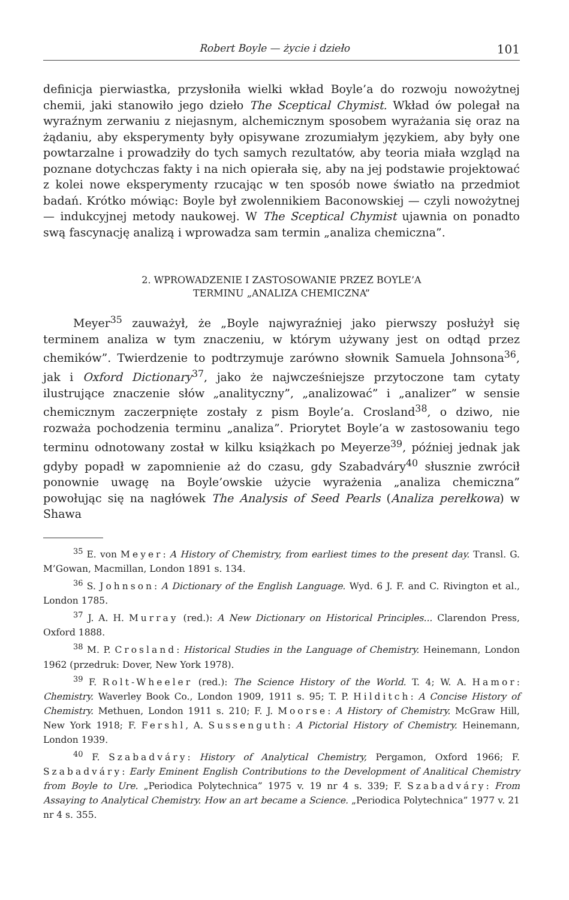Robert Boyle — życie i dzieło 101
definicja pierwiastka, przysłoniła wielki wkład Boyle’a do rozwoju nowożytnej chemii, jaki stanowiło jego dzieło The Sceptical Chymist. Wkład ów polegał na wyraźnym zerwaniu z niejasnym, alchemicznym sposobem wyrażania się oraz na żądaniu, aby eksperymenty były opisywane zrozumiałym językiem, aby były one powtarzalne i prowadziły do tych samych rezultatów, aby teoria miała wzgląd na poznane dotychczas fakty i na nich opierała się, aby na jej podstawie projektować z kolei nowe eksperymenty rzucając w ten sposób nowe światło na przedmiot badań. Krótko mówiąc: Boyle był zwolennikiem Baconowskiej — czyli nowożytnej — indukcyjnej metody naukowej. W The Sceptical Chymist ujawnia on ponadto swą fascynację analizą i wprowadza sam termin „analiza chemiczna”.
2. WPROWADZENIE I ZASTOSOWANIE PRZEZ BOYLE’A
TERMINU „ANALIZA CHEMICZNA”
Meyer<sup>35</sup> zauważył, że „Boyle najwyraźniej jako pierwszy posłużył się terminem analiza w tym znaczeniu, w którym używany jest on odtąd przez chemików”. Twierdzenie to podtrzymuje zarówno słownik Samuela Johnsona<sup>36</sup>, jak i Oxford Dictionary<sup>37</sup>, jako że najwcześniejsze przytoczone tam cytaty ilustrujące znaczenie słów „analityczny”, „analizować” i „analizer” w sensie chemicznym zaczerpnięte zostały z pism Boyle’a. Crosland<sup>38</sup>, o dziwo, nie rozważa pochodzenia terminu „analiza”. Priorytet Boyle’a w zastosowaniu tego terminu odnotowany został w kilku książkach po Meyerze<sup>39</sup>, później jednak jak gdyby popadł w zapomnienie aż do czasu, gdy Szabadváry<sup>40</sup> słusznie zwrócił ponownie uwagę na Boyle’owskie użycie wyrażenia „analiza chemiczna” powołując się na nagłówek The Analysis of Seed Pearls (Analiza perełkowa) w Shawa
<sup>35</sup> E. von Meyer: A History of Chemistry, from earliest times to the present day. Transl. G. M’Gowan, Macmillan, London 1891 s. 134.
<sup>36</sup> S. Johnson: A Dictionary of the English Language. Wyd. 6 J. F. and C. Rivington et al., London 1785.
<sup>37</sup> J. A. H. Murray (red.): A New Dictionary on Historical Principles... Clarendon Press, Oxford 1888.
<sup>38</sup> M. P. Crosland: Historical Studies in the Language of Chemistry. Heinemann, London 1962 (przedruk: Dover, New York 1978).
<sup>39</sup> F. Rolt-Wheeler (red.): The Science History of the World. T. 4; W. A. Hamor: Chemistry. Waverley Book Co., London 1909, 1911 s. 95; T. P. Hilditch: A Concise History of Chemistry. Methuen, London 1911 s. 210; F. J. Moorse: A History of Chemistry. McGraw Hill, New York 1918; F. Fershl, A. Sussenguth: A Pictorial History of Chemistry. Heinemann, London 1939.
<sup>40</sup> F. Szabadváry: History of Analytical Chemistry, Pergamon, Oxford 1966; F. Szabadváry: Early Eminent English Contributions to the Development of Analitical Chemistry from Boyle to Ure. „Periodica Polytechnica” 1975 v. 19 nr 4 s. 339; F. Szabadváry: From Assaying to Analytical Chemistry. How an art became a Science. „Periodica Polytechnica” 1977 v. 21 nr 4 s. 355.